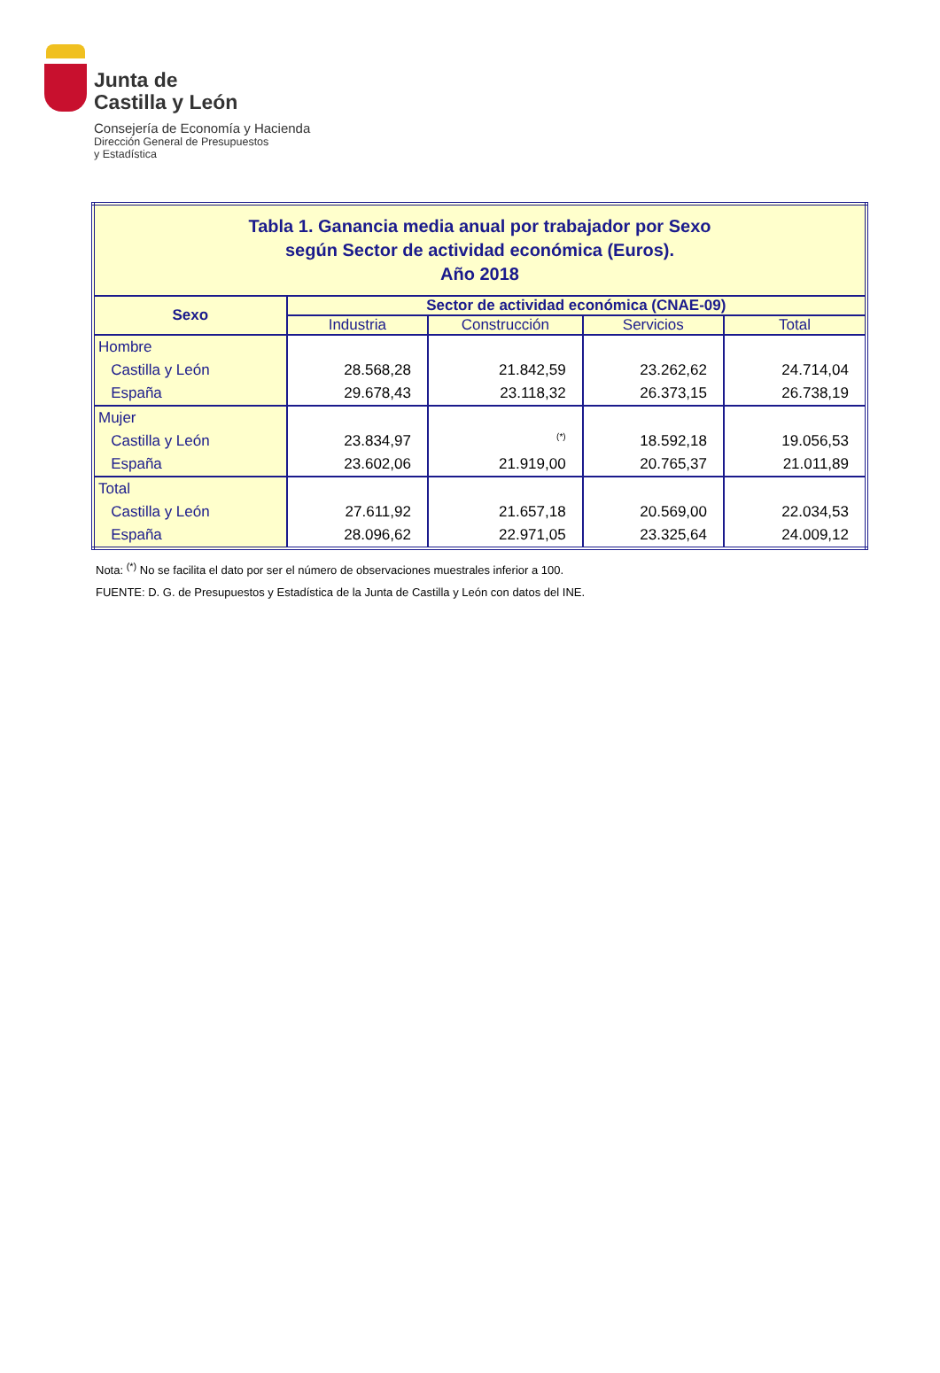Junta de
Castilla y León
Consejería de Economía y Hacienda
Dirección General de Presupuestos
y Estadística
| Tabla 1. Ganancia media anual por trabajador por Sexo según Sector de actividad económica (Euros). Año 2018 | | | | |
| Sexo | Sector de actividad económica (CNAE-09) | | | |
| | Industria | Construcción | Servicios | Total |
| Hombre Castilla y León España | 28.568,28 29.678,43 | 21.842,59 23.118,32 | 23.262,62 26.373,15 | 24.714,04 26.738,19 |
| Mujer Castilla y León España | 23.834,97 23.602,06 | <sup>(*)</sup> 21.919,00 | 18.592,18 20.765,37 | 19.056,53 21.011,89 |
| Total Castilla y León España | 27.611,92 28.096,62 | 21.657,18 22.971,05 | 20.569,00 23.325,64 | 22.034,53 24.009,12 |
Nota: <sup>(*)</sup> No se facilita el dato por ser el número de observaciones muestrales inferior a 100.
FUENTE: D. G. de Presupuestos y Estadística de la Junta de Castilla y León con datos del INE.